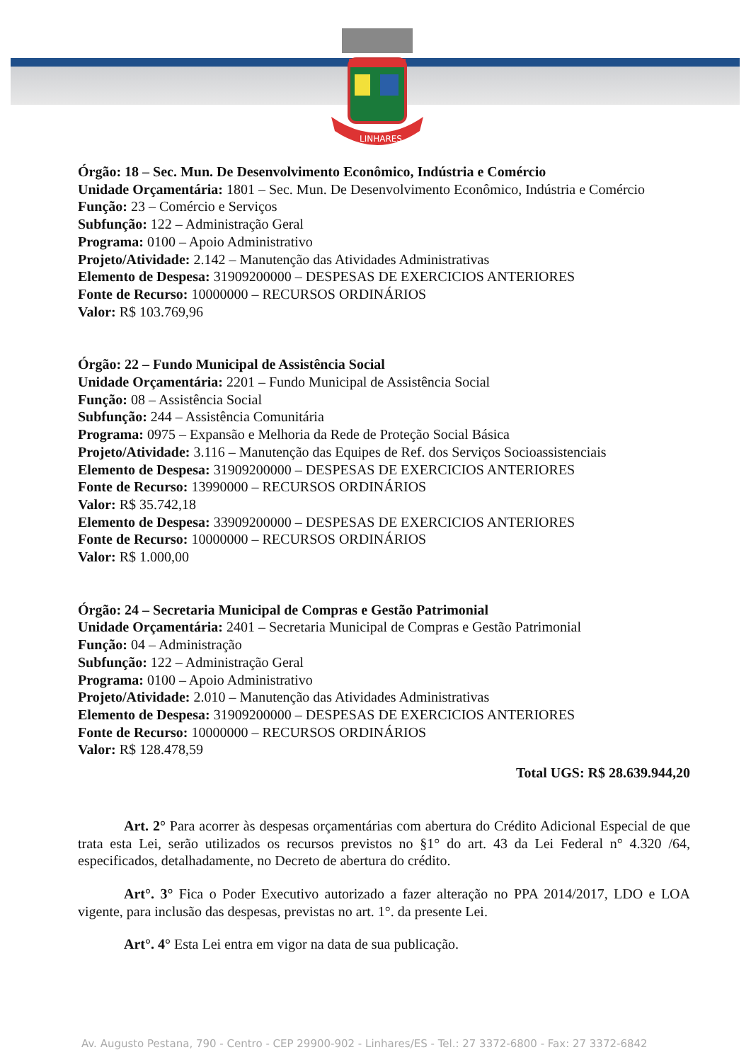LINHARES
Órgão: 18 – Sec. Mun. De Desenvolvimento Econômico, Indústria e Comércio
Unidade Orçamentária: 1801 – Sec. Mun. De Desenvolvimento Econômico, Indústria e Comércio
Função: 23 – Comércio e Serviços
Subfunção: 122 – Administração Geral
Programa: 0100 – Apoio Administrativo
Projeto/Atividade: 2.142 – Manutenção das Atividades Administrativas
Elemento de Despesa: 31909200000 – DESPESAS DE EXERCICIOS ANTERIORES
Fonte de Recurso: 10000000 – RECURSOS ORDINÁRIOS
Valor: R$ 103.769,96
Órgão: 22 – Fundo Municipal de Assistência Social
Unidade Orçamentária: 2201 – Fundo Municipal de Assistência Social
Função: 08 – Assistência Social
Subfunção: 244 – Assistência Comunitária
Programa: 0975 – Expansão e Melhoria da Rede de Proteção Social Básica
Projeto/Atividade: 3.116 – Manutenção das Equipes de Ref. dos Serviços Socioassistenciais
Elemento de Despesa: 31909200000 – DESPESAS DE EXERCICIOS ANTERIORES
Fonte de Recurso: 13990000 – RECURSOS ORDINÁRIOS
Valor: R$ 35.742,18
Elemento de Despesa: 33909200000 – DESPESAS DE EXERCICIOS ANTERIORES
Fonte de Recurso: 10000000 – RECURSOS ORDINÁRIOS
Valor: R$ 1.000,00
Órgão: 24 – Secretaria Municipal de Compras e Gestão Patrimonial
Unidade Orçamentária: 2401 – Secretaria Municipal de Compras e Gestão Patrimonial
Função: 04 – Administração
Subfunção: 122 – Administração Geral
Programa: 0100 – Apoio Administrativo
Projeto/Atividade: 2.010 – Manutenção das Atividades Administrativas
Elemento de Despesa: 31909200000 – DESPESAS DE EXERCICIOS ANTERIORES
Fonte de Recurso: 10000000 – RECURSOS ORDINÁRIOS
Valor: R$ 128.478,59
Total UGS: R$ 28.639.944,20
Art. 2° Para acorrer às despesas orçamentárias com abertura do Crédito Adicional Especial de que trata esta Lei, serão utilizados os recursos previstos no §1° do art. 43 da Lei Federal n° 4.320 /64, especificados, detalhadamente, no Decreto de abertura do crédito.
Art°. 3° Fica o Poder Executivo autorizado a fazer alteração no PPA 2014/2017, LDO e LOA vigente, para inclusão das despesas, previstas no art. 1°. da presente Lei.
Art°. 4° Esta Lei entra em vigor na data de sua publicação.
Av. Augusto Pestana, 790 - Centro - CEP 29900-902 - Linhares/ES - Tel.: 27 3372-6800 - Fax: 27 3372-6842